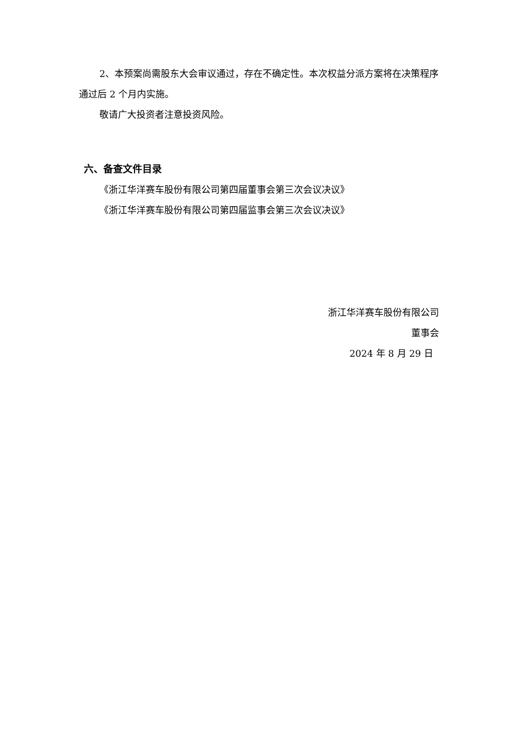2、本预案尚需股东大会审议通过，存在不确定性。本次权益分派方案将在决策程序通过后 2 个月内实施。
敬请广大投资者注意投资风险。
六、备查文件目录
《浙江华洋赛车股份有限公司第四届董事会第三次会议决议》
《浙江华洋赛车股份有限公司第四届监事会第三次会议决议》
浙江华洋赛车股份有限公司
董事会
2024 年 8 月 29 日